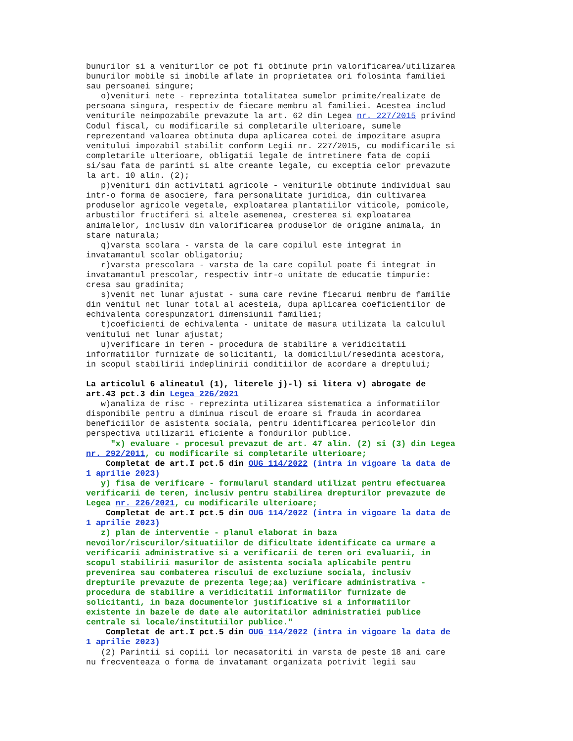bunurilor si a veniturilor ce pot fi obtinute prin valorificarea/utilizarea bunurilor mobile si imobile aflate in proprietatea ori folosinta familiei sau persoanei singure; o)venituri nete - reprezinta totalitatea sumelor primite/realizate de persoana singura, respectiv de fiecare membru al familiei. Acestea includ veniturile neimpozabile prevazute la art. 62 din Legea nr. 227/2015 privind Codul fiscal, cu modificarile si completarile ulterioare, sumele reprezentand valoarea obtinuta dupa aplicarea cotei de impozitare asupra venitului impozabil stabilit conform Legii nr. 227/2015, cu modificarile si completarile ulterioare, obligatii legale de intretinere fata de copii si/sau fata de parinti si alte creante legale, cu exceptia celor prevazute la art. 10 alin. (2); p)venituri din activitati agricole - veniturile obtinute individual sau intr-o forma de asociere, fara personalitate juridica, din cultivarea produselor agricole vegetale, exploatarea plantatiilor viticole, pomicole, arbustilor fructiferi si altele asemenea, cresterea si exploatarea animalelor, inclusiv din valorificarea produselor de origine animala, in stare naturala; q)varsta scolara - varsta de la care copilul este integrat in invatamantul scolar obligatoriu; r)varsta prescolara - varsta de la care copilul poate fi integrat in invatamantul prescolar, respectiv intr-o unitate de educatie timpurie: cresa sau gradinita; s)venit net lunar ajustat - suma care revine fiecarui membru de familie din venitul net lunar total al acesteia, dupa aplicarea coeficientilor de echivalenta corespunzatori dimensiunii familiei; t)coeficienti de echivalenta - unitate de masura utilizata la calculul venitului net lunar ajustat; u)verificare in teren - procedura de stabilire a veridicitatii informatiilor furnizate de solicitanti, la domiciliul/resedinta acestora, in scopul stabilirii indeplinirii conditiilor de acordare a dreptului; La articolul 6 alineatul (1), literele j)-l) si litera v) abrogate de art.43 pct.3 din Legea 226/2021 w)analiza de risc - reprezinta utilizarea sistematica a informatiilor disponibile pentru a diminua riscul de eroare si frauda in acordarea beneficiilor de asistenta sociala, pentru identificarea pericolelor din perspectiva utilizarii eficiente a fondurilor publice. "x) evaluare - procesul prevazut de art. 47 alin. (2) si (3) din Legea nr. 292/2011, cu modificarile si completarile ulterioare; Completat de art.I pct.5 din OUG 114/2022 (intra in vigoare la data de 1 aprilie 2023) y) fisa de verificare - formularul standard utilizat pentru efectuarea verificarii de teren, inclusiv pentru stabilirea drepturilor prevazute de Legea nr. 226/2021, cu modificarile ulterioare; Completat de art.I pct.5 din OUG 114/2022 (intra in vigoare la data de 1 aprilie 2023) z) plan de interventie - planul elaborat in baza nevoilor/riscurilor/situatiilor de dificultate identificate ca urmare a verificarii administrative si a verificarii de teren ori evaluarii, in scopul stabilirii masurilor de asistenta sociala aplicabile pentru prevenirea sau combaterea riscului de excluziune sociala, inclusiv drepturile prevazute de prezenta lege;aa) verificare administrativa - procedura de stabilire a veridicitatii informatiilor furnizate de solicitanti, in baza documentelor justificative si a informatiilor existente in bazele de date ale autoritatilor administratiei publice centrale si locale/institutiilor publice." Completat de art.I pct.5 din OUG 114/2022 (intra in vigoare la data de 1 aprilie 2023) (2) Parintii si copiii lor necasatoriti in varsta de peste 18 ani care nu frecventeaza o forma de invatamant organizata potrivit legii sau